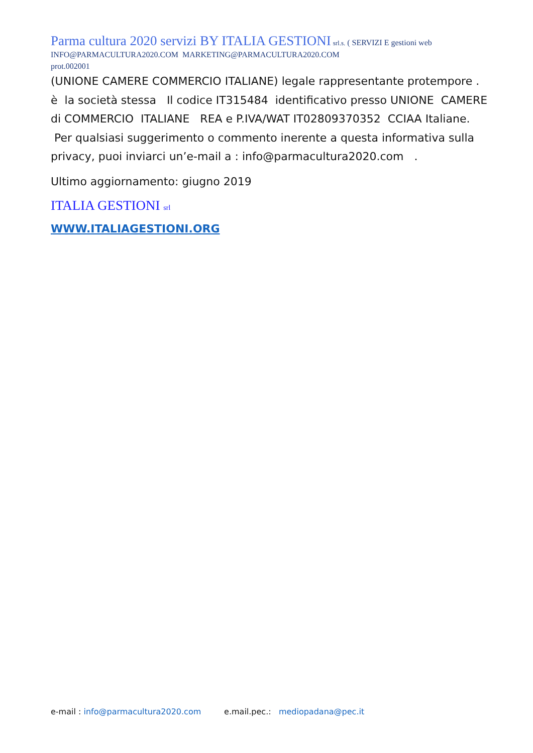Parma cultura 2020 servizi BY ITALIA GESTIONI srl.s. ( SERVIZI E gestioni web
INFO@PARMACULTURA2020.COM MARKETING@PARMACULTURA2020.COM
prot.002001
(UNIONE CAMERE COMMERCIO ITALIANE) legale rappresentante protempore . è la società stessa Il codice IT315484 identificativo presso UNIONE CAMERE di COMMERCIO ITALIANE REA e P.IVA/WAT IT02809370352 CCIAA Italiane. Per qualsiasi suggerimento o commento inerente a questa informativa sulla privacy, puoi inviarci un’e-mail a : info@parmacultura2020.com .
Ultimo aggiornamento: giugno 2019
ITALIA GESTIONI srl
WWW.ITALIAGESTIONI.ORG
e-mail : info@parmacultura2020.com e.mail.pec.: mediopadana@pec.it